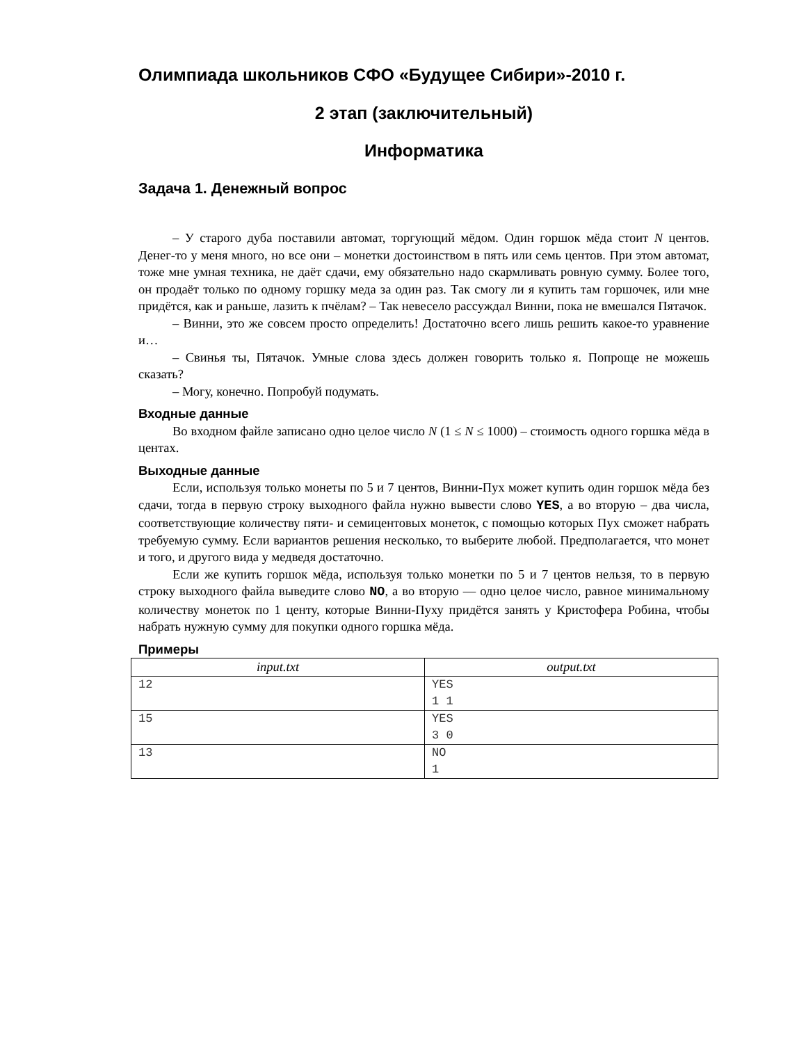Олимпиада школьников СФО «Будущее Сибири»-2010 г.
2 этап (заключительный)
Информатика
Задача 1. Денежный вопрос
– У старого дуба поставили автомат, торгующий мёдом. Один горшок мёда стоит N центов. Денег-то у меня много, но все они – монетки достоинством в пять или семь центов. При этом автомат, тоже мне умная техника, не даёт сдачи, ему обязательно надо скармливать ровную сумму. Более того, он продаёт только по одному горшку меда за один раз. Так смогу ли я купить там горшочек, или мне придётся, как и раньше, лазить к пчёлам? – Так невесело рассуждал Винни, пока не вмешался Пятачок.
– Винни, это же совсем просто определить! Достаточно всего лишь решить какое-то уравнение и…
– Свинья ты, Пятачок. Умные слова здесь должен говорить только я. Попроще не можешь сказать?
– Могу, конечно. Попробуй подумать.
Входные данные
Во входном файле записано одно целое число N (1 ≤ N ≤ 1000) – стоимость одного горшка мёда в центах.
Выходные данные
Если, используя только монеты по 5 и 7 центов, Винни-Пух может купить один горшок мёда без сдачи, тогда в первую строку выходного файла нужно вывести слово YES, а во вторую – два числа, соответствующие количеству пяти- и семицентовых монеток, с помощью которых Пух сможет набрать требуемую сумму. Если вариантов решения несколько, то выберите любой. Предполагается, что монет и того, и другого вида у медведя достаточно.
Если же купить горшок мёда, используя только монетки по 5 и 7 центов нельзя, то в первую строку выходного файла выведите слово NO, а во вторую — одно целое число, равное минимальному количеству монеток по 1 центу, которые Винни-Пуху придётся занять у Кристофера Робина, чтобы набрать нужную сумму для покупки одного горшка мёда.
Примеры
| input.txt | output.txt |
| --- | --- |
| 12 | YES 1 1 |
| 15 | YES 3 0 |
| 13 | NO 1 |